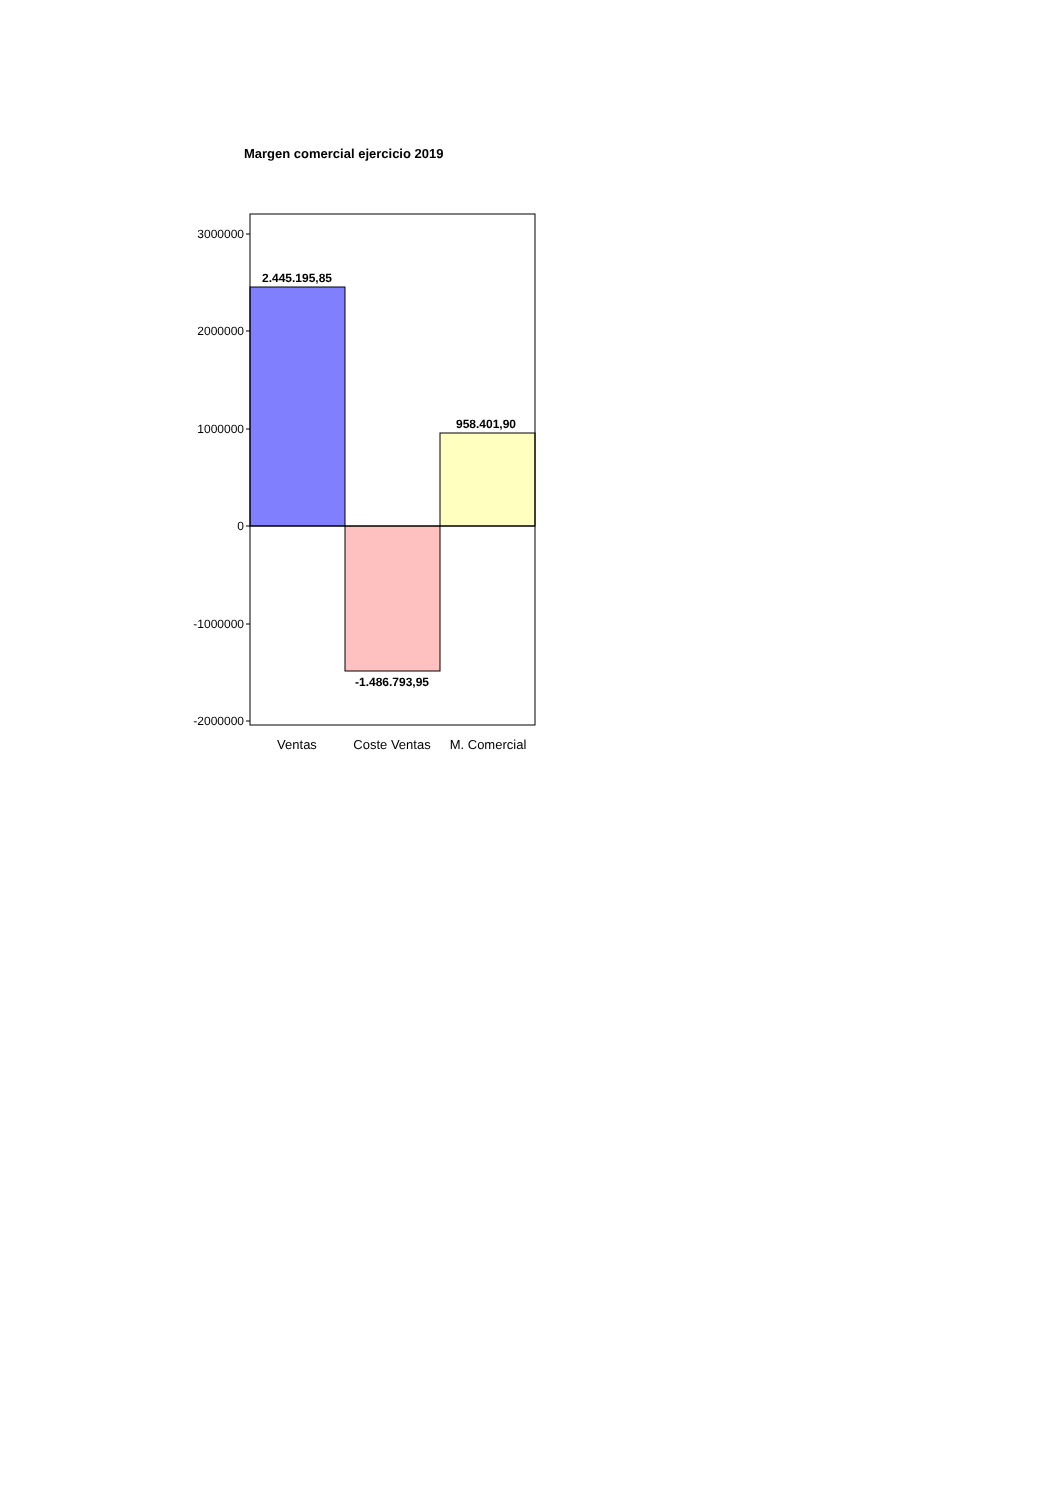Margen comercial ejercicio 2019
3000000
2000000
1000000
0
-1000000
-2000000
2.445.195,85
-1.486.793,95
958.401,90
Ventas
Coste Ventas
M. Comercial